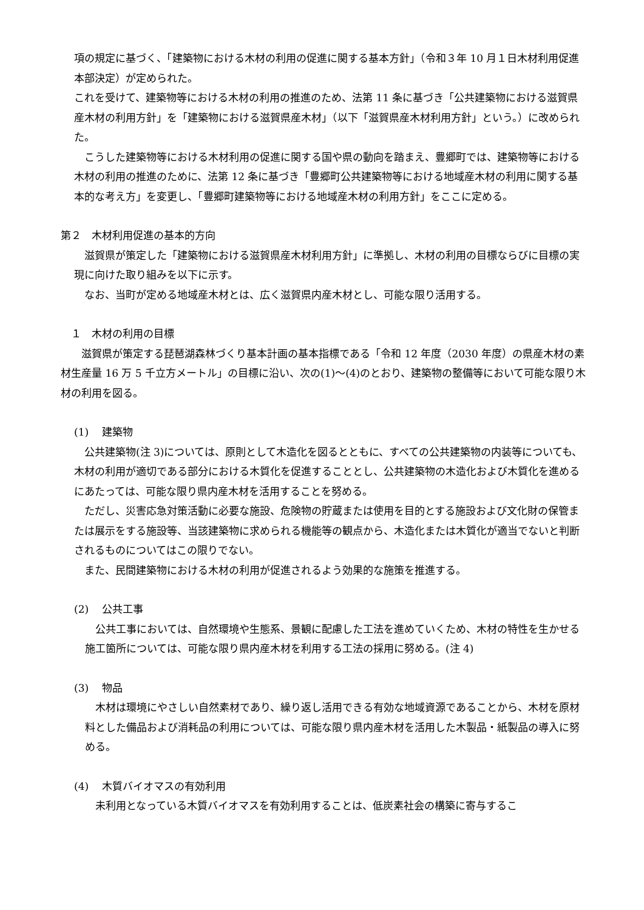項の規定に基づく、「建築物における木材の利用の促進に関する基本方針」（令和３年 10 月１日木材利用促進本部決定）が定められた。
これを受けて、建築物等における木材の利用の推進のため、法第 11 条に基づき「公共建築物における滋賀県産木材の利用方針」を「建築物における滋賀県産木材」（以下「滋賀県産木材利用方針」という。）に改められた。
　こうした建築物等における木材利用の促進に関する国や県の動向を踏まえ、豊郷町では、建築物等における木材の利用の推進のために、法第 12 条に基づき「豊郷町公共建築物等における地域産木材の利用に関する基本的な考え方」を変更し、「豊郷町建築物等における地域産木材の利用方針」をここに定める。
第２　木材利用促進の基本的方向
　滋賀県が策定した「建築物における滋賀県産木材利用方針」に準拠し、木材の利用の目標ならびに目標の実現に向けた取り組みを以下に示す。
　なお、当町が定める地域産木材とは、広く滋賀県内産木材とし、可能な限り活用する。
　１　木材の利用の目標
　　滋賀県が策定する琵琶湖森林づくり基本計画の基本指標である「令和 12 年度（2030 年度）の県産木材の素材生産量 16 万 5 千立方メートル」の目標に沿い、次の(1)～(4)のとおり、建築物の整備等において可能な限り木材の利用を図る。
(1)　 建築物
　公共建築物(注 3)については、原則として木造化を図るとともに、すべての公共建築物の内装等についても、木材の利用が適切である部分における木質化を促進することとし、公共建築物の木造化および木質化を進めるにあたっては、可能な限り県内産木材を活用することを努める。
　ただし、災害応急対策活動に必要な施設、危険物の貯蔵または使用を目的とする施設および文化財の保管または展示をする施設等、当該建築物に求められる機能等の観点から、木造化または木質化が適当でないと判断されるものについてはこの限りでない。
　また、民間建築物における木材の利用が促進されるよう効果的な施策を推進する。
(2)　 公共工事
　公共工事においては、自然環境や生態系、景観に配慮した工法を進めていくため、木材の特性を生かせる施工箇所については、可能な限り県内産木材を利用する工法の採用に努める。(注 4)
(3)　 物品
　木材は環境にやさしい自然素材であり、繰り返し活用できる有効な地域資源であることから、木材を原材料とした備品および消耗品の利用については、可能な限り県内産木材を活用した木製品・紙製品の導入に努める。
(4)　 木質バイオマスの有効利用
　未利用となっている木質バイオマスを有効利用することは、低炭素社会の構築に寄与するこ